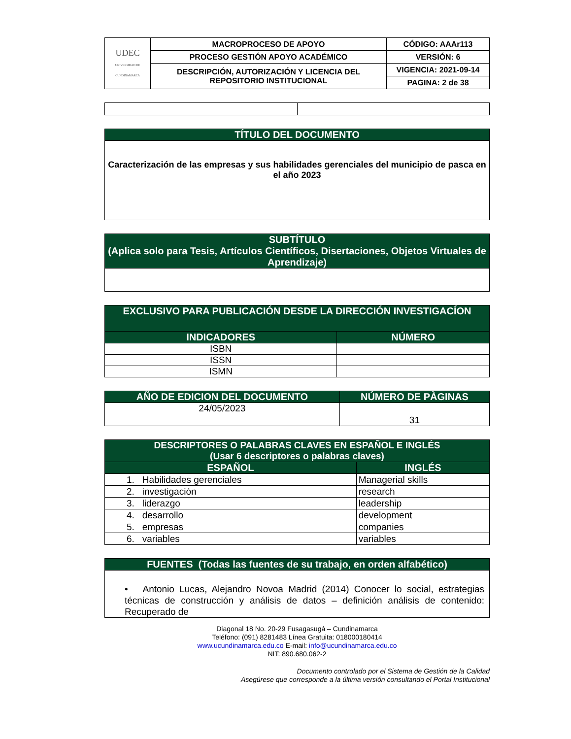| UDEC UNIVERSIDAD DE CUNDINAMARCA | MACROPROCESO DE APOYO | CÓDIGO: AAAr113 |
| | PROCESO GESTIÓN APOYO ACADÉMICO | VERSIÓN: 6 |
| | DESCRIPCIÓN, AUTORIZACIÓN Y LICENCIA DEL REPOSITORIO INSTITUCIONAL | VIGENCIA: 2021-09-14 |
| | | PAGINA: 2 de 38 |
| TÍTULO DEL DOCUMENTO |
| Caracterización de las empresas y sus habilidades gerenciales del municipio de pasca en el año 2023 |
| SUBTÍTULO (Aplica solo para Tesis, Artículos Científicos, Disertaciones, Objetos Virtuales de Aprendizaje) |
| EXCLUSIVO PARA PUBLICACIÓN DESDE LA DIRECCIÓN INVESTIGACÍON | |
| INDICADORES | NÚMERO |
| ISBN | |
| ISSN | |
| ISMN | |
| AÑO DE EDICION DEL DOCUMENTO | NÚMERO DE PÀGINAS |
| --- | --- |
| 24/05/2023 | 31 |
| DESCRIPTORES O PALABRAS CLAVES EN ESPAÑOL E INGLÉS (Usar 6 descriptores o palabras claves) | |
| ESPAÑOL | INGLÉS |
| 1. Habilidades gerenciales | Managerial skills |
| 2. investigación | research |
| 3. liderazgo | leadership |
| 4. desarrollo | development |
| 5. empresas | companies |
| 6. variables | variables |
| FUENTES (Todas las fuentes de su trabajo, en orden alfabético) |
| • Antonio Lucas, Alejandro Novoa Madrid (2014) Conocer lo social, estrategias técnicas de construcción y análisis de datos – definición análisis de contenido: Recuperado de |
Diagonal 18 No. 20-29 Fusagasugá – Cundinamarca
Teléfono: (091) 8281483 Línea Gratuita: 018000180414
www.ucundinamarca.edu.co E-mail: info@ucundinamarca.edu.co
NIT: 890.680.062-2
Documento controlado por el Sistema de Gestión de la Calidad
Asegúrese que corresponde a la última versión consultando el Portal Institucional